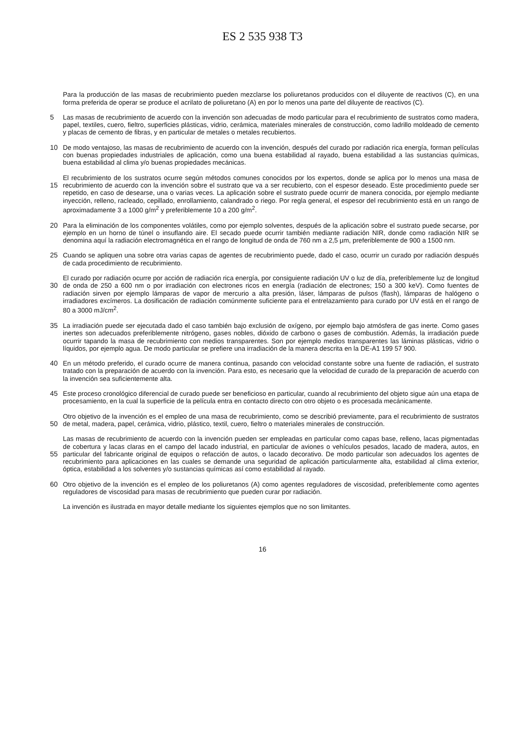ES 2 535 938 T3
Para la producción de las masas de recubrimiento pueden mezclarse los poliuretanos producidos con el diluyente de reactivos (C), en una forma preferida de operar se produce el acrilato de poliuretano (A) en por lo menos una parte del diluyente de reactivos (C).
5 Las masas de recubrimiento de acuerdo con la invención son adecuadas de modo particular para el recubrimiento de sustratos como madera, papel, textiles, cuero, fieltro, superficies plásticas, vidrio, cerámica, materiales minerales de construcción, como ladrillo moldeado de cemento y placas de cemento de fibras, y en particular de metales o metales recubiertos.
10 De modo ventajoso, las masas de recubrimiento de acuerdo con la invención, después del curado por radiación rica energía, forman películas con buenas propiedades industriales de aplicación, como una buena estabilidad al rayado, buena estabilidad a las sustancias químicas, buena estabilidad al clima y/o buenas propiedades mecánicas.
15 El recubrimiento de los sustratos ocurre según métodos comunes conocidos por los expertos, donde se aplica por lo menos una masa de recubrimiento de acuerdo con la invención sobre el sustrato que va a ser recubierto, con el espesor deseado. Este procedimiento puede ser repetido, en caso de desearse, una o varias veces. La aplicación sobre el sustrato puede ocurrir de manera conocida, por ejemplo mediante inyección, relleno, racleado, cepillado, enrollamiento, calandrado o riego. Por regla general, el espesor del recubrimiento está en un rango de aproximadamente 3 a 1000 g/m<sup>2</sup> y preferiblemente 10 a 200 g/m<sup>2</sup>.
20 Para la eliminación de los componentes volátiles, como por ejemplo solventes, después de la aplicación sobre el sustrato puede secarse, por ejemplo en un horno de túnel o insuflando aire. El secado puede ocurrir también mediante radiación NIR, donde como radiación NIR se denomina aquí la radiación electromagnética en el rango de longitud de onda de 760 nm a 2,5 µm, preferiblemente de 900 a 1500 nm.
25 Cuando se apliquen una sobre otra varias capas de agentes de recubrimiento puede, dado el caso, ocurrir un curado por radiación después de cada procedimiento de recubrimiento.
30 El curado por radiación ocurre por acción de radiación rica energía, por consiguiente radiación UV o luz de día, preferiblemente luz de longitud de onda de 250 a 600 nm o por irradiación con electrones ricos en energía (radiación de electrones; 150 a 300 keV). Como fuentes de radiación sirven por ejemplo lámparas de vapor de mercurio a alta presión, láser, lámparas de pulsos (flash), lámparas de halógeno o irradiadores excímeros. La dosificación de radiación comúnmente suficiente para el entrelazamiento para curado por UV está en el rango de 80 a 3000 mJ/cm<sup>2</sup>.
35 La irradiación puede ser ejecutada dado el caso también bajo exclusión de oxígeno, por ejemplo bajo atmósfera de gas inerte. Como gases inertes son adecuados preferiblemente nitrógeno, gases nobles, dióxido de carbono o gases de combustión. Además, la irradiación puede ocurrir tapando la masa de recubrimiento con medios transparentes. Son por ejemplo medios transparentes las láminas plásticas, vidrio o líquidos, por ejemplo agua. De modo particular se prefiere una irradiación de la manera descrita en la DE-A1 199 57 900.
40 En un método preferido, el curado ocurre de manera continua, pasando con velocidad constante sobre una fuente de radiación, el sustrato tratado con la preparación de acuerdo con la invención. Para esto, es necesario que la velocidad de curado de la preparación de acuerdo con la invención sea suficientemente alta.
45 Este proceso cronológico diferencial de curado puede ser beneficioso en particular, cuando al recubrimiento del objeto sigue aún una etapa de procesamiento, en la cual la superficie de la película entra en contacto directo con otro objeto o es procesada mecánicamente.
50 Otro objetivo de la invención es el empleo de una masa de recubrimiento, como se describió previamente, para el recubrimiento de sustratos de metal, madera, papel, cerámica, vidrio, plástico, textil, cuero, fieltro o materiales minerales de construcción.
55 Las masas de recubrimiento de acuerdo con la invención pueden ser empleadas en particular como capas base, relleno, lacas pigmentadas de cobertura y lacas claras en el campo del lacado industrial, en particular de aviones o vehículos pesados, lacado de madera, autos, en particular del fabricante original de equipos o refacción de autos, o lacado decorativo. De modo particular son adecuados los agentes de recubrimiento para aplicaciones en las cuales se demande una seguridad de aplicación particularmente alta, estabilidad al clima exterior, óptica, estabilidad a los solventes y/o sustancias químicas así como estabilidad al rayado.
60 Otro objetivo de la invención es el empleo de los poliuretanos (A) como agentes reguladores de viscosidad, preferiblemente como agentes reguladores de viscosidad para masas de recubrimiento que pueden curar por radiación.
La invención es ilustrada en mayor detalle mediante los siguientes ejemplos que no son limitantes.
16